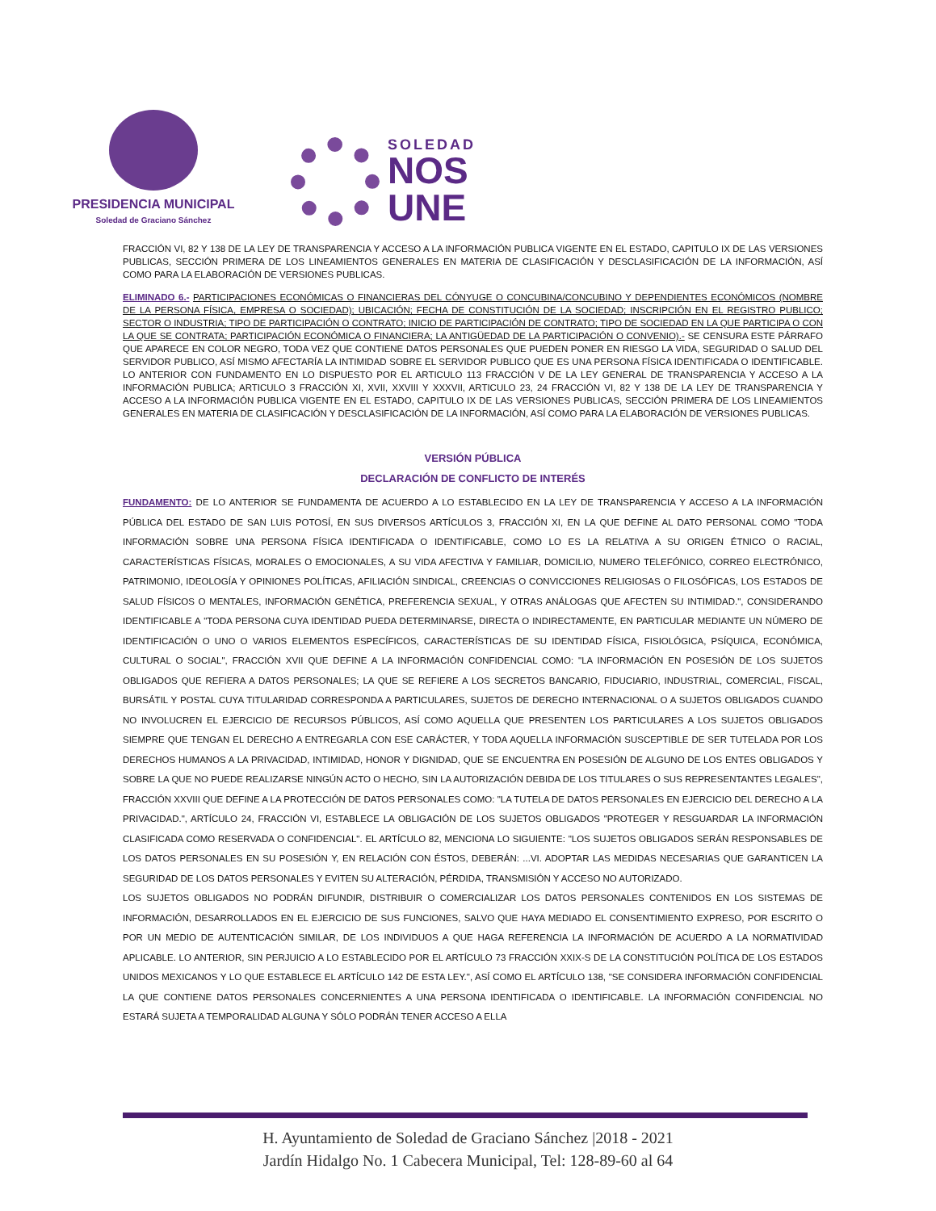PRESIDENCIA MUNICIPAL
Soledad de Graciano Sánchez
SOLEDAD
NOS
UNE
FRACCIÓN VI, 82 Y 138 DE LA LEY DE TRANSPARENCIA Y ACCESO A LA INFORMACIÓN PUBLICA VIGENTE EN EL ESTADO, CAPITULO IX DE LAS VERSIONES PUBLICAS, SECCIÓN PRIMERA DE LOS LINEAMIENTOS GENERALES EN MATERIA DE CLASIFICACIÓN Y DESCLASIFICACIÓN DE LA INFORMACIÓN, ASÍ COMO PARA LA ELABORACIÓN DE VERSIONES PUBLICAS.
ELIMINADO 6.- PARTICIPACIONES ECONÓMICAS O FINANCIERAS DEL CÓNYUGE O CONCUBINA/CONCUBINO Y DEPENDIENTES ECONÓMICOS (NOMBRE DE LA PERSONA FÍSICA, EMPRESA O SOCIEDAD); UBICACIÓN; FECHA DE CONSTITUCIÓN DE LA SOCIEDAD; INSCRIPCIÓN EN EL REGISTRO PUBLICO; SECTOR O INDUSTRIA; TIPO DE PARTICIPACIÓN O CONTRATO; INICIO DE PARTICIPACIÓN DE CONTRATO; TIPO DE SOCIEDAD EN LA QUE PARTICIPA O CON LA QUE SE CONTRATA; PARTICIPACIÓN ECONÓMICA O FINANCIERA; LA ANTIGÜEDAD DE LA PARTICIPACIÓN O CONVENIO).- SE CENSURA ESTE PÁRRAFO QUE APARECE EN COLOR NEGRO, TODA VEZ QUE CONTIENE DATOS PERSONALES QUE PUEDEN PONER EN RIESGO LA VIDA, SEGURIDAD O SALUD DEL SERVIDOR PUBLICO, ASÍ MISMO AFECTARÍA LA INTIMIDAD SOBRE EL SERVIDOR PUBLICO QUE ES UNA PERSONA FÍSICA IDENTIFICADA O IDENTIFICABLE. LO ANTERIOR CON FUNDAMENTO EN LO DISPUESTO POR EL ARTICULO 113 FRACCIÓN V DE LA LEY GENERAL DE TRANSPARENCIA Y ACCESO A LA INFORMACIÓN PUBLICA; ARTICULO 3 FRACCIÓN XI, XVII, XXVIII Y XXXVII, ARTICULO 23, 24 FRACCIÓN VI, 82 Y 138 DE LA LEY DE TRANSPARENCIA Y ACCESO A LA INFORMACIÓN PUBLICA VIGENTE EN EL ESTADO, CAPITULO IX DE LAS VERSIONES PUBLICAS, SECCIÓN PRIMERA DE LOS LINEAMIENTOS GENERALES EN MATERIA DE CLASIFICACIÓN Y DESCLASIFICACIÓN DE LA INFORMACIÓN, ASÍ COMO PARA LA ELABORACIÓN DE VERSIONES PUBLICAS.
VERSIÓN PÚBLICA
DECLARACIÓN DE CONFLICTO DE INTERÉS
FUNDAMENTO: DE LO ANTERIOR SE FUNDAMENTA DE ACUERDO A LO ESTABLECIDO EN LA LEY DE TRANSPARENCIA Y ACCESO A LA INFORMACIÓN PÚBLICA DEL ESTADO DE SAN LUIS POTOSÍ, EN SUS DIVERSOS ARTÍCULOS 3, FRACCIÓN XI, EN LA QUE DEFINE AL DATO PERSONAL COMO "TODA INFORMACIÓN SOBRE UNA PERSONA FÍSICA IDENTIFICADA O IDENTIFICABLE, COMO LO ES LA RELATIVA A SU ORIGEN ÉTNICO O RACIAL, CARACTERÍSTICAS FÍSICAS, MORALES O EMOCIONALES, A SU VIDA AFECTIVA Y FAMILIAR, DOMICILIO, NUMERO TELEFÓNICO, CORREO ELECTRÓNICO, PATRIMONIO, IDEOLOGÍA Y OPINIONES POLÍTICAS, AFILIACIÓN SINDICAL, CREENCIAS O CONVICCIONES RELIGIOSAS O FILOSÓFICAS, LOS ESTADOS DE SALUD FÍSICOS O MENTALES, INFORMACIÓN GENÉTICA, PREFERENCIA SEXUAL, Y OTRAS ANÁLOGAS QUE AFECTEN SU INTIMIDAD.", CONSIDERANDO IDENTIFICABLE A "TODA PERSONA CUYA IDENTIDAD PUEDA DETERMINARSE, DIRECTA O INDIRECTAMENTE, EN PARTICULAR MEDIANTE UN NÚMERO DE IDENTIFICACIÓN O UNO O VARIOS ELEMENTOS ESPECÍFICOS, CARACTERÍSTICAS DE SU IDENTIDAD FÍSICA, FISIOLÓGICA, PSÍQUICA, ECONÓMICA, CULTURAL O SOCIAL", FRACCIÓN XVII QUE DEFINE A LA INFORMACIÓN CONFIDENCIAL COMO: "LA INFORMACIÓN EN POSESIÓN DE LOS SUJETOS OBLIGADOS QUE REFIERA A DATOS PERSONALES; LA QUE SE REFIERE A LOS SECRETOS BANCARIO, FIDUCIARIO, INDUSTRIAL, COMERCIAL, FISCAL, BURSÁTIL Y POSTAL CUYA TITULARIDAD CORRESPONDA A PARTICULARES, SUJETOS DE DERECHO INTERNACIONAL O A SUJETOS OBLIGADOS CUANDO NO INVOLUCREN EL EJERCICIO DE RECURSOS PÚBLICOS, ASÍ COMO AQUELLA QUE PRESENTEN LOS PARTICULARES A LOS SUJETOS OBLIGADOS SIEMPRE QUE TENGAN EL DERECHO A ENTREGARLA CON ESE CARÁCTER, Y TODA AQUELLA INFORMACIÓN SUSCEPTIBLE DE SER TUTELADA POR LOS DERECHOS HUMANOS A LA PRIVACIDAD, INTIMIDAD, HONOR Y DIGNIDAD, QUE SE ENCUENTRA EN POSESIÓN DE ALGUNO DE LOS ENTES OBLIGADOS Y SOBRE LA QUE NO PUEDE REALIZARSE NINGÚN ACTO O HECHO, SIN LA AUTORIZACIÓN DEBIDA DE LOS TITULARES O SUS REPRESENTANTES LEGALES", FRACCIÓN XXVIII QUE DEFINE A LA PROTECCIÓN DE DATOS PERSONALES COMO: "LA TUTELA DE DATOS PERSONALES EN EJERCICIO DEL DERECHO A LA PRIVACIDAD.", ARTÍCULO 24, FRACCIÓN VI, ESTABLECE LA OBLIGACIÓN DE LOS SUJETOS OBLIGADOS "PROTEGER Y RESGUARDAR LA INFORMACIÓN CLASIFICADA COMO RESERVADA O CONFIDENCIAL". EL ARTÍCULO 82, MENCIONA LO SIGUIENTE: "LOS SUJETOS OBLIGADOS SERÁN RESPONSABLES DE LOS DATOS PERSONALES EN SU POSESIÓN Y, EN RELACIÓN CON ÉSTOS, DEBERÁN: ...VI. ADOPTAR LAS MEDIDAS NECESARIAS QUE GARANTICEN LA SEGURIDAD DE LOS DATOS PERSONALES Y EVITEN SU ALTERACIÓN, PÉRDIDA, TRANSMISIÓN Y ACCESO NO AUTORIZADO.
LOS SUJETOS OBLIGADOS NO PODRÁN DIFUNDIR, DISTRIBUIR O COMERCIALIZAR LOS DATOS PERSONALES CONTENIDOS EN LOS SISTEMAS DE INFORMACIÓN, DESARROLLADOS EN EL EJERCICIO DE SUS FUNCIONES, SALVO QUE HAYA MEDIADO EL CONSENTIMIENTO EXPRESO, POR ESCRITO O POR UN MEDIO DE AUTENTICACIÓN SIMILAR, DE LOS INDIVIDUOS A QUE HAGA REFERENCIA LA INFORMACIÓN DE ACUERDO A LA NORMATIVIDAD APLICABLE. LO ANTERIOR, SIN PERJUICIO A LO ESTABLECIDO POR EL ARTÍCULO 73 FRACCIÓN XXIX-S DE LA CONSTITUCIÓN POLÍTICA DE LOS ESTADOS UNIDOS MEXICANOS Y LO QUE ESTABLECE EL ARTÍCULO 142 DE ESTA LEY.", ASÍ COMO EL ARTÍCULO 138, "SE CONSIDERA INFORMACIÓN CONFIDENCIAL LA QUE CONTIENE DATOS PERSONALES CONCERNIENTES A UNA PERSONA IDENTIFICADA O IDENTIFICABLE. LA INFORMACIÓN CONFIDENCIAL NO ESTARÁ SUJETA A TEMPORALIDAD ALGUNA Y SÓLO PODRÁN TENER ACCESO A ELLA
H. Ayuntamiento de Soledad de Graciano Sánchez |2018 - 2021
Jardín Hidalgo No. 1 Cabecera Municipal, Tel: 128-89-60 al 64